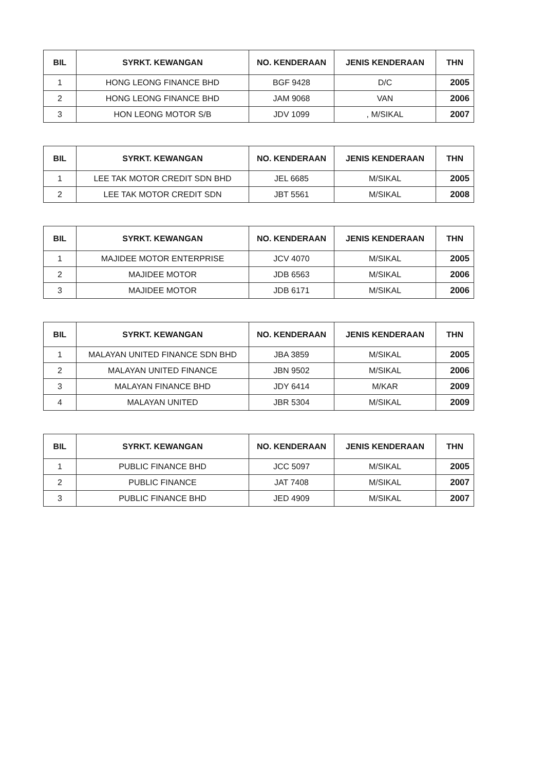| BIL | SYRKT. KEWANGAN | NO. KENDERAAN | JENIS KENDERAAN | THN |
| --- | --- | --- | --- | --- |
| 1 | HONG LEONG FINANCE BHD | BGF 9428 | D/C | 2005 |
| 2 | HONG LEONG FINANCE BHD | JAM 9068 | VAN | 2006 |
| 3 | HON LEONG MOTOR S/B | JDV 1099 | , M/SIKAL | 2007 |
| BIL | SYRKT. KEWANGAN | NO. KENDERAAN | JENIS KENDERAAN | THN |
| --- | --- | --- | --- | --- |
| 1 | LEE TAK MOTOR CREDIT SDN BHD | JEL 6685 | M/SIKAL | 2005 |
| 2 | LEE TAK MOTOR CREDIT SDN | JBT 5561 | M/SIKAL | 2008 |
| BIL | SYRKT. KEWANGAN | NO. KENDERAAN | JENIS KENDERAAN | THN |
| --- | --- | --- | --- | --- |
| 1 | MAJIDEE MOTOR ENTERPRISE | JCV 4070 | M/SIKAL | 2005 |
| 2 | MAJIDEE MOTOR | JDB 6563 | M/SIKAL | 2006 |
| 3 | MAJIDEE MOTOR | JDB 6171 | M/SIKAL | 2006 |
| BIL | SYRKT. KEWANGAN | NO. KENDERAAN | JENIS KENDERAAN | THN |
| --- | --- | --- | --- | --- |
| 1 | MALAYAN UNITED FINANCE SDN BHD | JBA 3859 | M/SIKAL | 2005 |
| 2 | MALAYAN UNITED FINANCE | JBN 9502 | M/SIKAL | 2006 |
| 3 | MALAYAN FINANCE BHD | JDY 6414 | M/KAR | 2009 |
| 4 | MALAYAN UNITED | JBR 5304 | M/SIKAL | 2009 |
| BIL | SYRKT. KEWANGAN | NO. KENDERAAN | JENIS KENDERAAN | THN |
| --- | --- | --- | --- | --- |
| 1 | PUBLIC FINANCE BHD | JCC 5097 | M/SIKAL | 2005 |
| 2 | PUBLIC FINANCE | JAT 7408 | M/SIKAL | 2007 |
| 3 | PUBLIC FINANCE BHD | JED 4909 | M/SIKAL | 2007 |